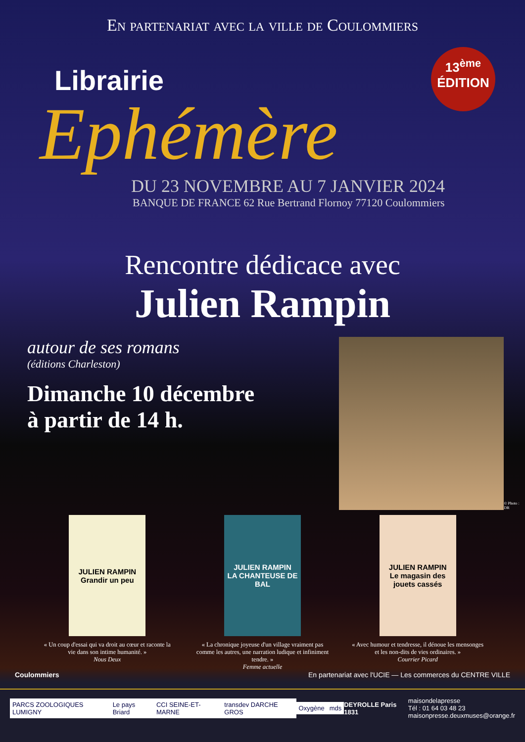En partenariat avec la ville de Coulommiers
13<sup>ème</sup>
ÉDITION
Librairie
Ephémère
DU 23 NOVEMBRE AU 7 JANVIER 2024
BANQUE DE FRANCE 62 Rue Bertrand Flornoy 77120 Coulommiers
Rencontre dédicace avec
Julien Rampin
autour de ses romans
(éditions Charleston)
Dimanche 10 décembre
à partir de 14 h.
© Photo : DR
JULIEN RAMPIN
Grandir un peu
« Un coup d'essai qui va droit au cœur et raconte la vie dans son intime humanité. »
Nous Deux
JULIEN RAMPIN
LA CHANTEUSE DE BAL
« La chronique joyeuse d'un village vraiment pas comme les autres, une narration ludique et infiniment tendre. »
Femme actuelle
JULIEN RAMPIN
Le magasin des jouets cassés
« Avec humour et tendresse, il dénoue les mensonges et les non-dits de vies ordinaires. »
Courrier Picard
Coulommiers En partenariat avec l'UCIE — Les commerces du CENTRE VILLE
PARCS ZOOLOGIQUES LUMIGNY Le pays Briard CCI SEINE-ET-MARNE transdev DARCHE GROS Oxygène mds DEYROLLE Paris 1831
maisondelapresse
Tél : 01 64 03 48 23
maisonpresse.deuxmuses@orange.fr